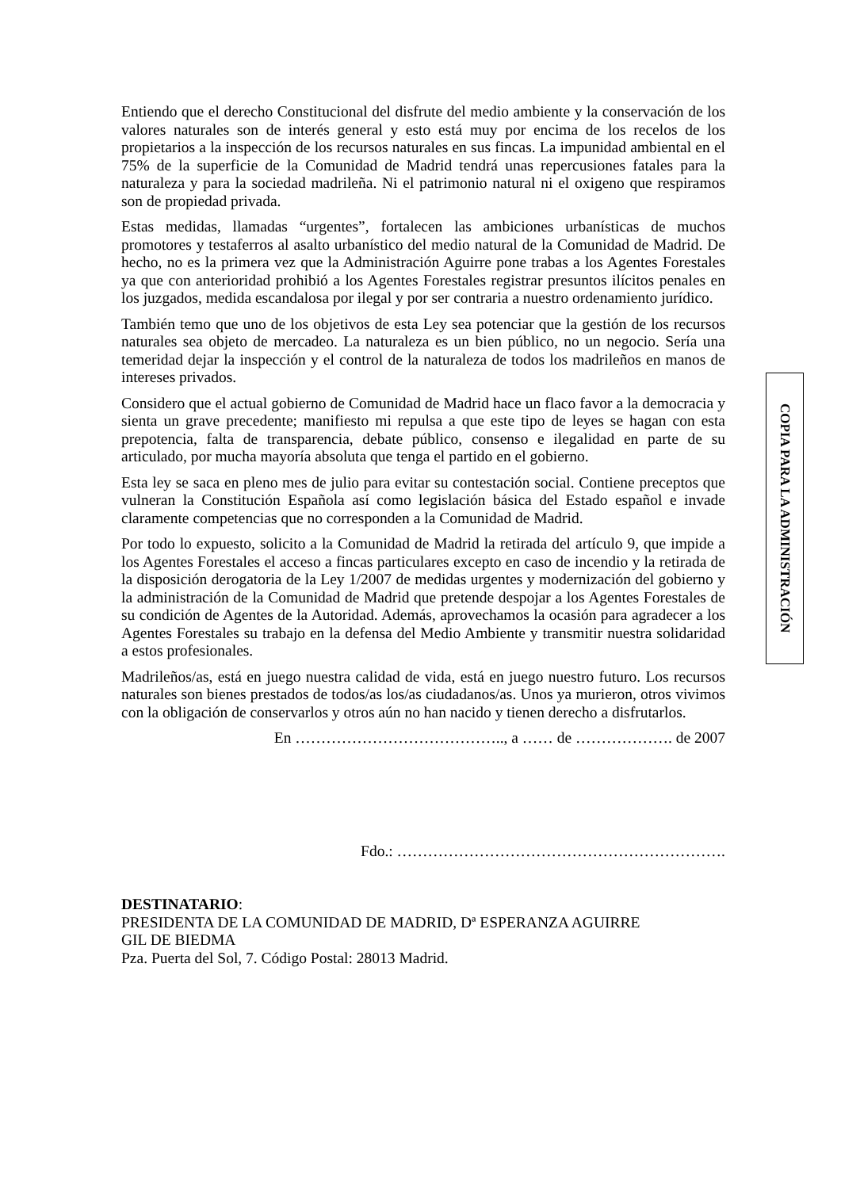Entiendo que el derecho Constitucional del disfrute del medio ambiente y la conservación de los valores naturales son de interés general y esto está muy por encima de los recelos de los propietarios a la inspección de los recursos naturales en sus fincas. La impunidad ambiental en el 75% de la superficie de la Comunidad de Madrid tendrá unas repercusiones fatales para la naturaleza y para la sociedad madrileña. Ni el patrimonio natural ni el oxigeno que respiramos son de propiedad privada.
Estas medidas, llamadas “urgentes”, fortalecen las ambiciones urbanísticas de muchos promotores y testaferros al asalto urbanístico del medio natural de la Comunidad de Madrid. De hecho, no es la primera vez que la Administración Aguirre pone trabas a los Agentes Forestales ya que con anterioridad prohibió a los Agentes Forestales registrar presuntos ilícitos penales en los juzgados, medida escandalosa por ilegal y por ser contraria a nuestro ordenamiento jurídico.
También temo que uno de los objetivos de esta Ley sea potenciar que la gestión de los recursos naturales sea objeto de mercadeo. La naturaleza es un bien público, no un negocio. Sería una temeridad dejar la inspección y el control de la naturaleza de todos los madrileños en manos de intereses privados.
Considero que el actual gobierno de Comunidad de Madrid hace un flaco favor a la democracia y sienta un grave precedente; manifiesto mi repulsa a que este tipo de leyes se hagan con esta prepotencia, falta de transparencia, debate público, consenso e ilegalidad en parte de su articulado, por mucha mayoría absoluta que tenga el partido en el gobierno.
Esta ley se saca en pleno mes de julio para evitar su contestación social. Contiene preceptos que vulneran la Constitución Española así como legislación básica del Estado español e invade claramente competencias que no corresponden a la Comunidad de Madrid.
Por todo lo expuesto, solicito a la Comunidad de Madrid la retirada del artículo 9, que impide a los Agentes Forestales el acceso a fincas particulares excepto en caso de incendio y la retirada de la disposición derogatoria de la Ley 1/2007 de medidas urgentes y modernización del gobierno y la administración de la Comunidad de Madrid que pretende despojar a los Agentes Forestales de su condición de Agentes de la Autoridad. Además, aprovechamos la ocasión para agradecer a los Agentes Forestales su trabajo en la defensa del Medio Ambiente y transmitir nuestra solidaridad a estos profesionales.
Madrileños/as, está en juego nuestra calidad de vida, está en juego nuestro futuro. Los recursos naturales son bienes prestados de todos/as los/as ciudadanos/as. Unos ya murieron, otros vivimos con la obligación de conservarlos y otros aún no han nacido y tienen derecho a disfrutarlos.
En ………………………………….., a …… de ………………. de 2007
Fdo.: ……………………………………………………….
DESTINATARIO:
PRESIDENTA DE LA COMUNIDAD DE MADRID, Dª ESPERANZA AGUIRRE
GIL DE BIEDMA
Pza. Puerta del Sol, 7. Código Postal: 28013 Madrid.
COPIA PARA LA ADMINISTRACIÓN